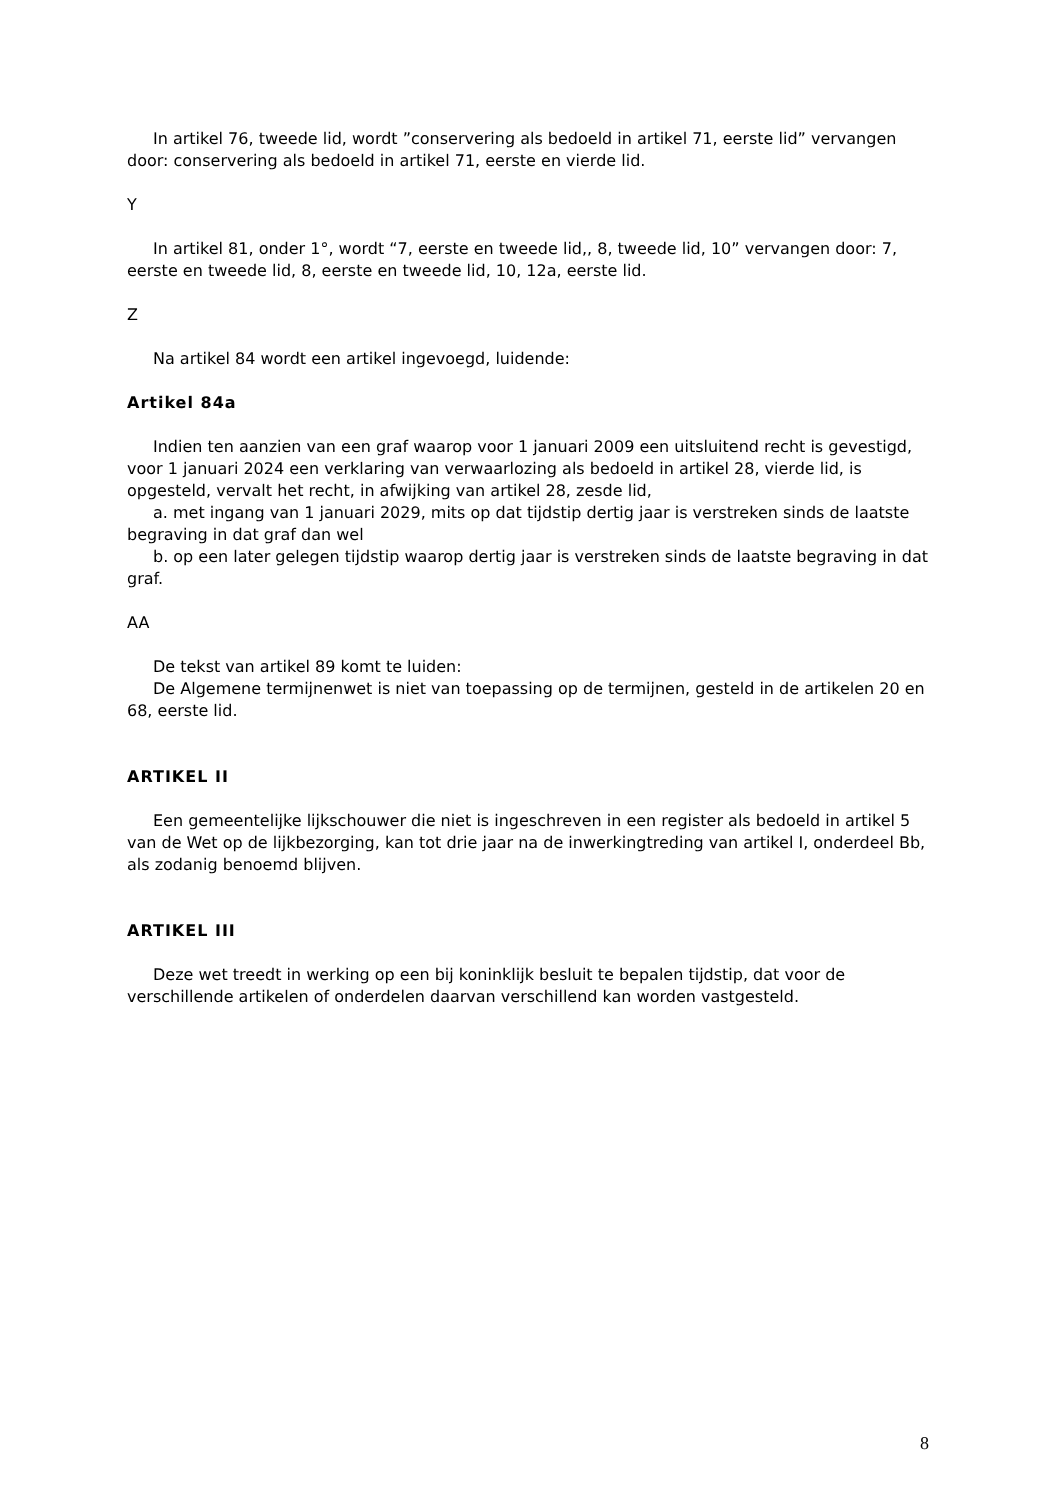In artikel 76, tweede lid, wordt ”conservering als bedoeld in artikel 71, eerste lid” vervangen door: conservering als bedoeld in artikel 71, eerste en vierde lid.
Y
In artikel 81, onder 1°, wordt “7, eerste en tweede lid,, 8, tweede lid, 10” vervangen door: 7, eerste en tweede lid, 8, eerste en tweede lid, 10, 12a, eerste lid.
Z
Na artikel 84 wordt een artikel ingevoegd, luidende:
Artikel 84a
Indien ten aanzien van een graf waarop voor 1 januari 2009 een uitsluitend recht is gevestigd, voor 1 januari 2024 een verklaring van verwaarlozing als bedoeld in artikel 28, vierde lid, is opgesteld, vervalt het recht, in afwijking van artikel 28, zesde lid,
a. met ingang van 1 januari 2029, mits op dat tijdstip dertig jaar is verstreken sinds de laatste begraving in dat graf dan wel
b. op een later gelegen tijdstip waarop dertig jaar is verstreken sinds de laatste begraving in dat graf.
AA
De tekst van artikel 89 komt te luiden:
De Algemene termijnenwet is niet van toepassing op de termijnen, gesteld in de artikelen 20 en 68, eerste lid.
ARTIKEL II
Een gemeentelijke lijkschouwer die niet is ingeschreven in een register als bedoeld in artikel 5 van de Wet op de lijkbezorging, kan tot drie jaar na de inwerkingtreding van artikel I, onderdeel Bb, als zodanig benoemd blijven.
ARTIKEL III
Deze wet treedt in werking op een bij koninklijk besluit te bepalen tijdstip, dat voor de verschillende artikelen of onderdelen daarvan verschillend kan worden vastgesteld.
8